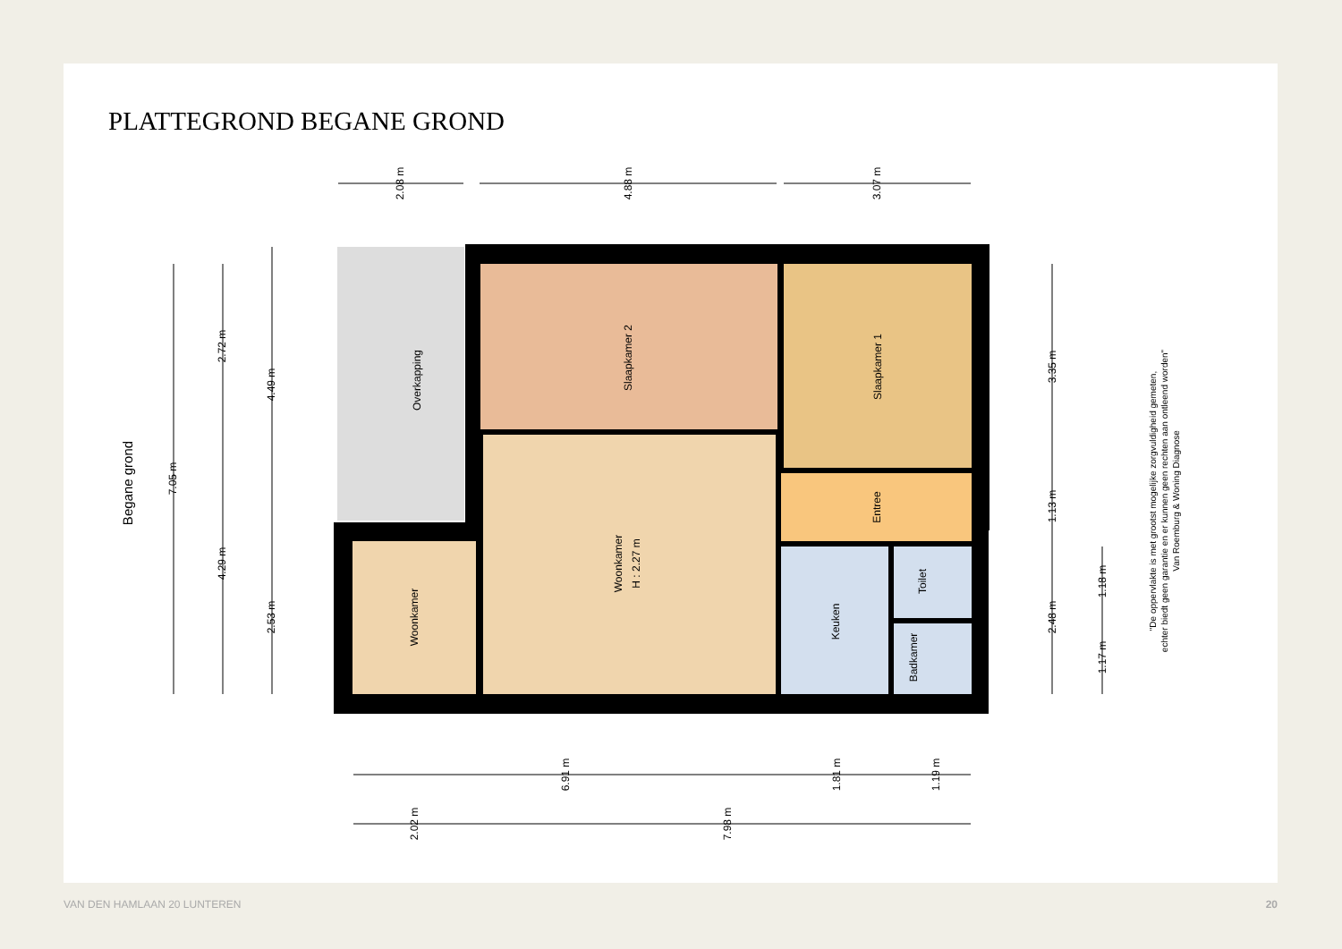PLATTEGROND BEGANE GROND
Slaapkamer 2
Slaapkamer 1
Overkapping
Woonkamer
H : 2.27 m
Woonkamer
Entree
Keuken
Toilet
Badkamer
Begane grond
2.08 m
4.88 m
3.07 m
7.05 m
2.72 m
4.29 m
4.49 m
2.53 m
3.35 m
1.13 m
2.48 m
1.18 m
1.17 m
6.91 m
1.81 m
1.19 m
2.02 m
7.98 m
"De oppervlakte is met grootst mogelijke zorgvuldigheid gemeten,
echter biedt geen garantie en er kunnen geen rechten aan ontleend worden"
Van Roemburg & Woning Diagnose
VAN DEN HAMLAAN 20 LUNTEREN 20